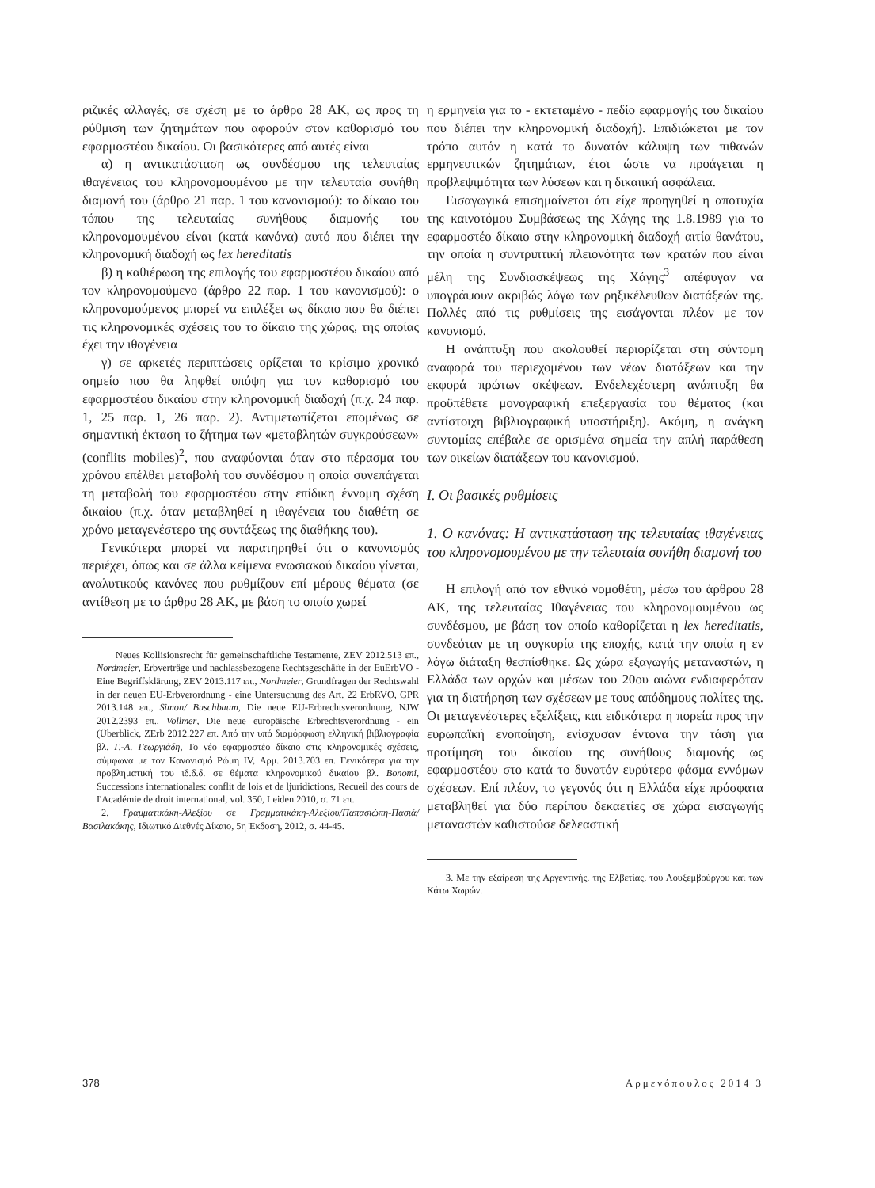ριζικές αλλαγές, σε σχέση με το άρθρο 28 ΑΚ, ως προς τη ρύθμιση των ζητημάτων που αφορούν στον καθορισμό του εφαρμοστέου δικαίου. Οι βασικότερες από αυτές είναι
α) η αντικατάσταση ως συνδέσμου της τελευταίας ιθαγένειας του κληρονομουμένου με την τελευταία συνήθη διαμονή του (άρθρο 21 παρ. 1 του κανονισμού): το δίκαιο του τόπου της τελευταίας συνήθους διαμονής του κληρονομουμένου είναι (κατά κανόνα) αυτό που διέπει την κληρονομική διαδοχή ως lex hereditatis
β) η καθιέρωση της επιλογής του εφαρμοστέου δικαίου από τον κληρονομούμενο (άρθρο 22 παρ. 1 του κανονισμού): ο κληρονομούμενος μπορεί να επιλέξει ως δίκαιο που θα διέπει τις κληρονομικές σχέσεις του το δίκαιο της χώρας, της οποίας έχει την ιθαγένεια
γ) σε αρκετές περιπτώσεις ορίζεται το κρίσιμο χρονικό σημείο που θα ληφθεί υπόψη για τον καθορισμό του εφαρμοστέου δικαίου στην κληρονομική διαδοχή (π.χ. 24 παρ. 1, 25 παρ. 1, 26 παρ. 2). Αντιμετωπίζεται επομένως σε σημαντική έκταση το ζήτημα των «μεταβλητών συγκρούσεων» (conflits mobiles)<sup>2</sup>, που αναφύονται όταν στο πέρασμα του χρόνου επέλθει μεταβολή του συνδέσμου η οποία συνεπάγεται τη μεταβολή του εφαρμοστέου στην επίδικη έννομη σχέση δικαίου (π.χ. όταν μεταβληθεί η ιθαγένεια του διαθέτη σε χρόνο μεταγενέστερο της συντάξεως της διαθήκης του).
Γενικότερα μπορεί να παρατηρηθεί ότι ο κανονισμός περιέχει, όπως και σε άλλα κείμενα ενωσιακού δικαίου γίνεται, αναλυτικούς κανόνες που ρυθμίζουν επί μέρους θέματα (σε αντίθεση με το άρθρο 28 ΑΚ, με βάση το οποίο χωρεί
Neues Kollisionsrecht für gemeinschaftliche Testamente, ZEV 2012.513 επ., Nordmeier, Erbverträge und nachlassbezogene Rechtsgeschäfte in der EuErbVO - Eine Begriffsklärung, ZEV 2013.117 επ., Nordmeier, Grundfragen der Rechtswahl in der neuen EU-Erbverordnung - eine Untersuchung des Art. 22 ErbRVO, GPR 2013.148 επ., Simon/ Buschbaum, Die neue EU-Erbrechtsverordnung, NJW 2012.2393 επ., Vollmer, Die neue europäische Erbrechtsverordnung - ein (Überblick, ZErb 2012.227 επ. Από την υπό διαμόρφωση ελληνική βιβλιογραφία βλ. Γ.-Α. Γεωργιάδη, Το νέο εφαρμοστέο δίκαιο στις κληρονομικές σχέσεις, σύμφωνα με τον Κανονισμό Ρώμη IV, Αρμ. 2013.703 επ. Γενικότερα για την προβληματική του ιδ.δ.δ. σε θέματα κληρονομικού δικαίου βλ. Bonomi, Successions internationales: conflit de lois et de ljuridictions, Recueil des cours de I'Académie de droit international, vol. 350, Leiden 2010, σ. 71 επ.
2. Γραμματικάκη-Αλεξίου σε Γραμματικάκη-Αλεξίου/Παπασιώπη-Πασιά/Βασιλακάκης, Ιδιωτικό Διεθνές Δίκαιο, 5η Έκδοση, 2012, σ. 44-45.
η ερμηνεία για το - εκτεταμένο - πεδίο εφαρμογής του δικαίου που διέπει την κληρονομική διαδοχή). Επιδιώκεται με τον τρόπο αυτόν η κατά το δυνατόν κάλυψη των πιθανών ερμηνευτικών ζητημάτων, έτσι ώστε να προάγεται η προβλεψιμότητα των λύσεων και η δικαιική ασφάλεια.
Εισαγωγικά επισημαίνεται ότι είχε προηγηθεί η αποτυχία της καινοτόμου Συμβάσεως της Χάγης της 1.8.1989 για το εφαρμοστέο δίκαιο στην κληρονομική διαδοχή αιτία θανάτου, την οποία η συντριπτική πλειονότητα των κρατών που είναι μέλη της Συνδιασκέψεως της Χάγης<sup>3</sup> απέφυγαν να υπογράψουν ακριβώς λόγω των ρηξικέλευθων διατάξεών της. Πολλές από τις ρυθμίσεις της εισάγονται πλέον με τον κανονισμό.
Η ανάπτυξη που ακολουθεί περιορίζεται στη σύντομη αναφορά του περιεχομένου των νέων διατάξεων και την εκφορά πρώτων σκέψεων. Ενδελεχέστερη ανάπτυξη θα προϋπέθετε μονογραφική επεξεργασία του θέματος (και αντίστοιχη βιβλιογραφική υποστήριξη). Ακόμη, η ανάγκη συντομίας επέβαλε σε ορισμένα σημεία την απλή παράθεση των οικείων διατάξεων του κανονισμού.
Ι. Οι βασικές ρυθμίσεις
1. Ο κανόνας: Η αντικατάσταση της τελευταίας ιθαγένειας του κληρονομουμένου με την τελευταία συνήθη διαμονή του
Η επιλογή από τον εθνικό νομοθέτη, μέσω του άρθρου 28 ΑΚ, της τελευταίας Ιθαγένειας του κληρονομουμένου ως συνδέσμου, με βάση τον οποίο καθορίζεται η lex hereditatis, συνδεόταν με τη συγκυρία της εποχής, κατά την οποία η εν λόγω διάταξη θεσπίσθηκε. Ως χώρα εξαγωγής μεταναστών, η Ελλάδα των αρχών και μέσων του 20ου αιώνα ενδιαφερόταν για τη διατήρηση των σχέσεων με τους απόδημους πολίτες της. Οι μεταγενέστερες εξελίξεις, και ειδικότερα η πορεία προς την ευρωπαϊκή ενοποίηση, ενίσχυσαν έντονα την τάση για προτίμηση του δικαίου της συνήθους διαμονής ως εφαρμοστέου στο κατά το δυνατόν ευρύτερο φάσμα εννόμων σχέσεων. Επί πλέον, το γεγονός ότι η Ελλάδα είχε πρόσφατα μεταβληθεί για δύο περίπου δεκαετίες σε χώρα εισαγωγής μεταναστών καθιστούσε δελεαστική
3. Με την εξαίρεση της Αργεντινής, της Ελβετίας, του Λουξεμβούργου και των Κάτω Χωρών.
378 Αρμενόπουλος 2014 3